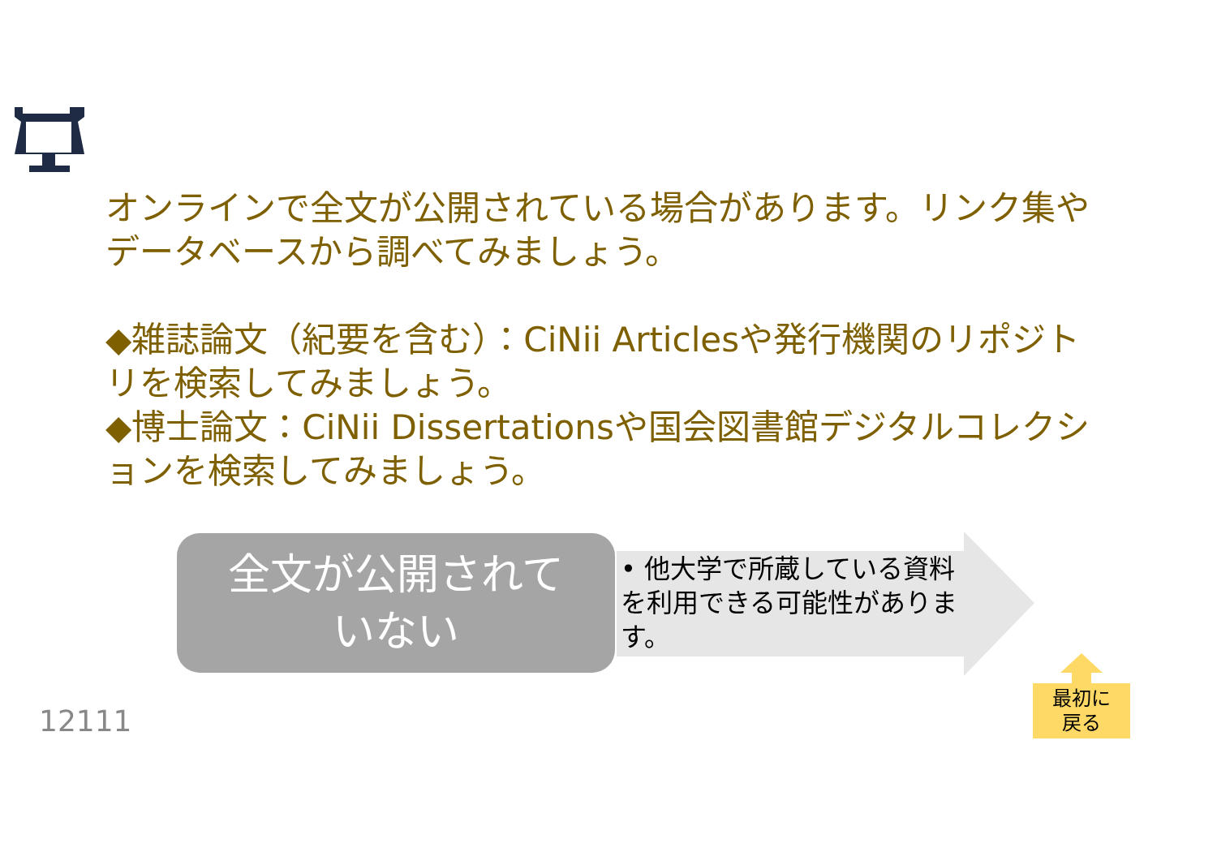オンラインで全文が公開されている場合があります。リンク集やデータベースから調べてみましょう。
◆雑誌論文（紀要を含む）：CiNii Articlesや発行機関のリポジトリを検索してみましょう。
◆博士論文：CiNii Dissertationsや国会図書館デジタルコレクションを検索してみましょう。
全文が公開されて
いない
• 他大学で所蔵している資料を利用できる可能性があります。
12111
最初に
戻る